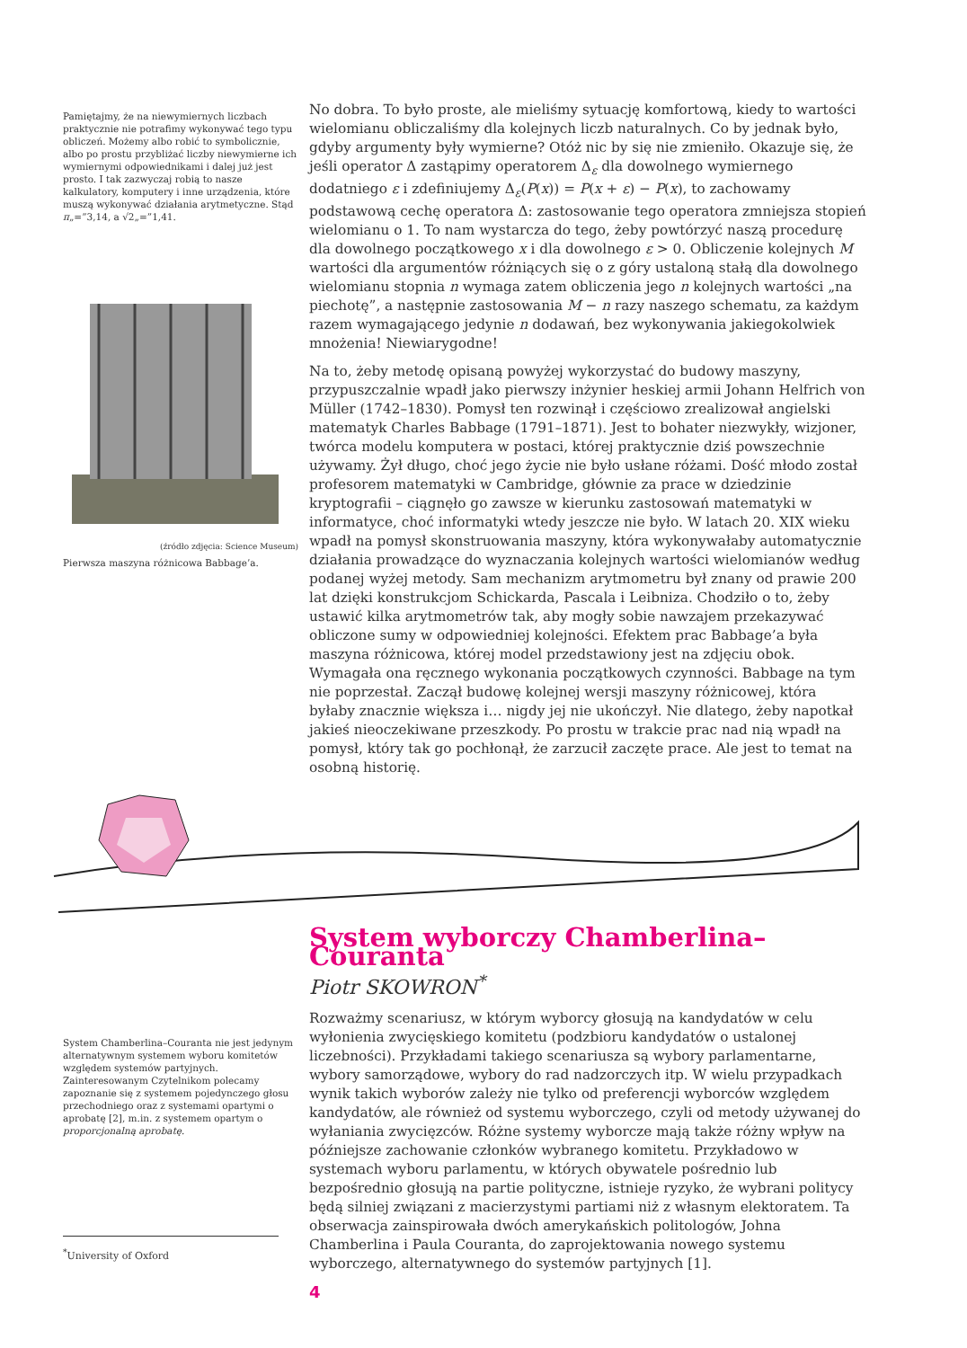Pamiętajmy, że na niewymiernych liczbach praktycznie nie potrafimy wykonywać tego typu obliczeń. Możemy albo robić to symbolicznie, albo po prostu przybliżać liczby niewymierne ich wymiernymi odpowiednikami i dalej już jest prosto. I tak zazwyczaj robią to nasze kalkulatory, komputery i inne urządzenia, które muszą wykonywać działania arytmetyczne. Stąd π„=”3,14, a √2„=”1,41.
(źródło zdjęcia: Science Museum)
Pierwsza maszyna różnicowa Babbage’a.
No dobra. To było proste, ale mieliśmy sytuację komfortową, kiedy to wartości wielomianu obliczaliśmy dla kolejnych liczb naturalnych. Co by jednak było, gdyby argumenty były wymierne? Otóż nic by się nie zmieniło. Okazuje się, że jeśli operator Δ zastąpimy operatorem Δ<sub>ε</sub> dla dowolnego wymiernego dodatniego ε i zdefiniujemy Δ<sub>ε</sub>(P(x)) = P(x + ε) − P(x), to zachowamy podstawową cechę operatora Δ: zastosowanie tego operatora zmniejsza stopień wielomianu o 1. To nam wystarcza do tego, żeby powtórzyć naszą procedurę dla dowolnego początkowego x i dla dowolnego ε > 0. Obliczenie kolejnych M wartości dla argumentów różniących się o z góry ustaloną stałą dla dowolnego wielomianu stopnia n wymaga zatem obliczenia jego n kolejnych wartości „na piechotę”, a następnie zastosowania M − n razy naszego schematu, za każdym razem wymagającego jedynie n dodawań, bez wykonywania jakiegokolwiek mnożenia! Niewiarygodne!
Na to, żeby metodę opisaną powyżej wykorzystać do budowy maszyny, przypuszczalnie wpadł jako pierwszy inżynier heskiej armii Johann Helfrich von Müller (1742–1830). Pomysł ten rozwinął i częściowo zrealizował angielski matematyk Charles Babbage (1791–1871). Jest to bohater niezwykły, wizjoner, twórca modelu komputera w postaci, której praktycznie dziś powszechnie używamy. Żył długo, choć jego życie nie było usłane różami. Dość młodo został profesorem matematyki w Cambridge, głównie za prace w dziedzinie kryptografii – ciągnęło go zawsze w kierunku zastosowań matematyki w informatyce, choć informatyki wtedy jeszcze nie było. W latach 20. XIX wieku wpadł na pomysł skonstruowania maszyny, która wykonywałaby automatycznie działania prowadzące do wyznaczania kolejnych wartości wielomianów według podanej wyżej metody. Sam mechanizm arytmometru był znany od prawie 200 lat dzięki konstrukcjom Schickarda, Pascala i Leibniza. Chodziło o to, żeby ustawić kilka arytmometrów tak, aby mogły sobie nawzajem przekazywać obliczone sumy w odpowiedniej kolejności. Efektem prac Babbage’a była maszyna różnicowa, której model przedstawiony jest na zdjęciu obok. Wymagała ona ręcznego wykonania początkowych czynności. Babbage na tym nie poprzestał. Zaczął budowę kolejnej wersji maszyny różnicowej, która byłaby znacznie większa i… nigdy jej nie ukończył. Nie dlatego, żeby napotkał jakieś nieoczekiwane przeszkody. Po prostu w trakcie prac nad nią wpadł na pomysł, który tak go pochłonął, że zarzucił zaczęte prace. Ale jest to temat na osobną historię.
System Chamberlina–Couranta nie jest jedynym alternatywnym systemem wyboru komitetów względem systemów partyjnych. Zainteresowanym Czytelnikom polecamy zapoznanie się z systemem pojedynczego głosu przechodniego oraz z systemami opartymi o aprobatę [2], m.in. z systemem opartym o proporcjonalną aprobatę.
<sup>*</sup> University of Oxford
System wyborczy Chamberlina–Couranta
Piotr SKOWRON<sup>*</sup>
Rozważmy scenariusz, w którym wyborcy głosują na kandydatów w celu wyłonienia zwycięskiego komitetu (podzbioru kandydatów o ustalonej liczebności). Przykładami takiego scenariusza są wybory parlamentarne, wybory samorządowe, wybory do rad nadzorczych itp. W wielu przypadkach wynik takich wyborów zależy nie tylko od preferencji wyborców względem kandydatów, ale również od systemu wyborczego, czyli od metody używanej do wyłaniania zwycięzców. Różne systemy wyborcze mają także różny wpływ na późniejsze zachowanie członków wybranego komitetu. Przykładowo w systemach wyboru parlamentu, w których obywatele pośrednio lub bezpośrednio głosują na partie polityczne, istnieje ryzyko, że wybrani politycy będą silniej związani z macierzystymi partiami niż z własnym elektoratem. Ta obserwacja zainspirowała dwóch amerykańskich politologów, Johna Chamberlina i Paula Couranta, do zaprojektowania nowego systemu wyborczego, alternatywnego do systemów partyjnych [1].
4